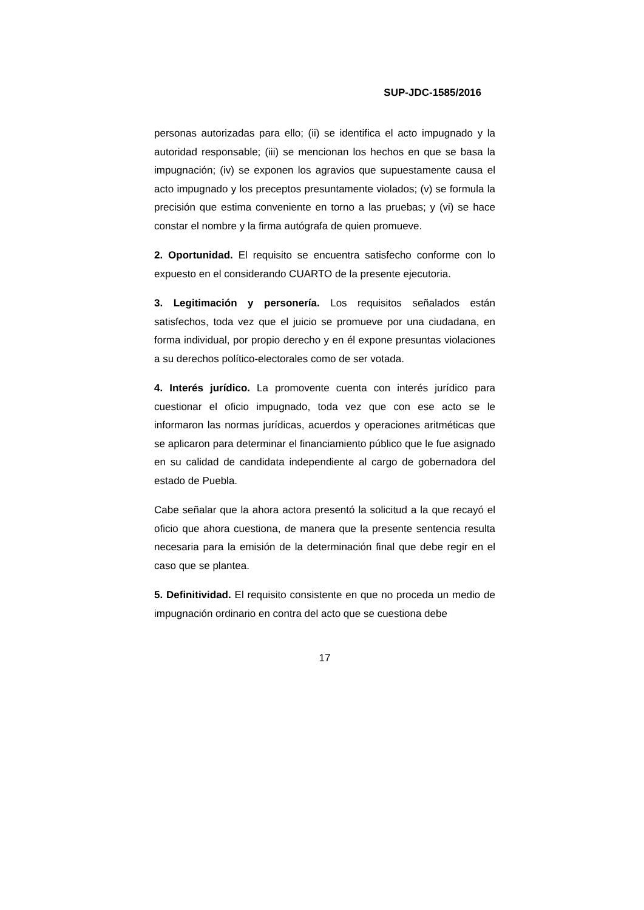SUP-JDC-1585/2016
personas autorizadas para ello; (ii) se identifica el acto impugnado y la autoridad responsable; (iii) se mencionan los hechos en que se basa la impugnación; (iv) se exponen los agravios que supuestamente causa el acto impugnado y los preceptos presuntamente violados; (v) se formula la precisión que estima conveniente en torno a las pruebas; y (vi) se hace constar el nombre y la firma autógrafa de quien promueve.
2. Oportunidad. El requisito se encuentra satisfecho conforme con lo expuesto en el considerando CUARTO de la presente ejecutoria.
3. Legitimación y personería. Los requisitos señalados están satisfechos, toda vez que el juicio se promueve por una ciudadana, en forma individual, por propio derecho y en él expone presuntas violaciones a su derechos político-electorales como de ser votada.
4. Interés jurídico. La promovente cuenta con interés jurídico para cuestionar el oficio impugnado, toda vez que con ese acto se le informaron las normas jurídicas, acuerdos y operaciones aritméticas que se aplicaron para determinar el financiamiento público que le fue asignado en su calidad de candidata independiente al cargo de gobernadora del estado de Puebla.
Cabe señalar que la ahora actora presentó la solicitud a la que recayó el oficio que ahora cuestiona, de manera que la presente sentencia resulta necesaria para la emisión de la determinación final que debe regir en el caso que se plantea.
5. Definitividad. El requisito consistente en que no proceda un medio de impugnación ordinario en contra del acto que se cuestiona debe
17